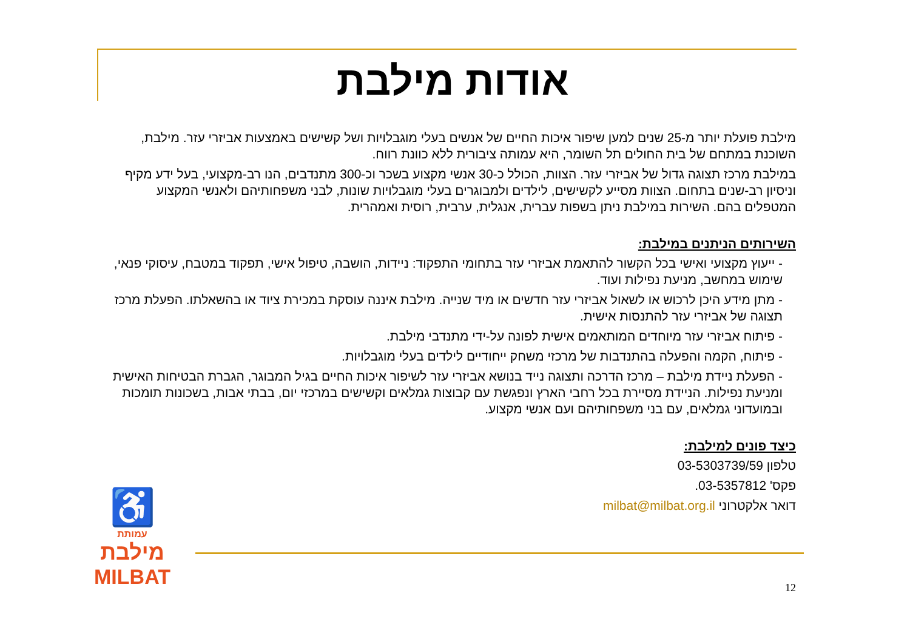אודות מילבת
מילבת פועלת יותר מ-25 שנים למען שיפור איכות החיים של אנשים בעלי מוגבלויות ושל קשישים באמצעות אביזרי עזר. מילבת, השוכנת במתחם של בית החולים תל השומר, היא עמותה ציבורית ללא כוונת רווח.
במילבת מרכז תצוגה גדול של אביזרי עזר. הצוות, הכולל כ-30 אנשי מקצוע בשכר וכ-300 מתנדבים, הנו רב-מקצועי, בעל ידע מקיף וניסיון רב-שנים בתחום. הצוות מסייע לקשישים, לילדים ולמבוגרים בעלי מוגבלויות שונות, לבני משפחותיהם ולאנשי המקצוע המטפלים בהם. השירות במילבת ניתן בשפות עברית, אנגלית, ערבית, רוסית ואמהרית.
השירותים הניתנים במילבת:
- ייעוץ מקצועי ואישי בכל הקשור להתאמת אביזרי עזר בתחומי התפקוד: ניידות, הושבה, טיפול אישי, תפקוד במטבח, עיסוקי פנאי, שימוש במחשב, מניעת נפילות ועוד.
- מתן מידע היכן לרכוש או לשאול אביזרי עזר חדשים או מיד שנייה. מילבת איננה עוסקת במכירת ציוד או בהשאלתו. הפעלת מרכז תצוגה של אביזרי עזר להתנסות אישית.
- פיתוח אביזרי עזר מיוחדים המותאמים אישית לפונה על-ידי מתנדבי מילבת.
- פיתוח, הקמה והפעלה בהתנדבות של מרכזי משחק ייחודיים לילדים בעלי מוגבלויות.
- הפעלת ניידת מילבת – מרכז הדרכה ותצוגה נייד בנושא אביזרי עזר לשיפור איכות החיים בגיל המבוגר, הגברת הבטיחות האישית ומניעת נפילות. הניידת מסיירת בכל רחבי הארץ ונפגשת עם קבוצות גמלאים וקשישים במרכזי יום, בבתי אבות, בשכונות תומכות ובמועדוני גמלאים, עם בני משפחותיהם ועם אנשי מקצוע.
כיצד פונים למילבת:
טלפון 03-5303739/59
פקס' 03-5357812.
דואר אלקטרוני milbat@milbat.org.il
♿
עמותת
מילבת
MILBAT
12